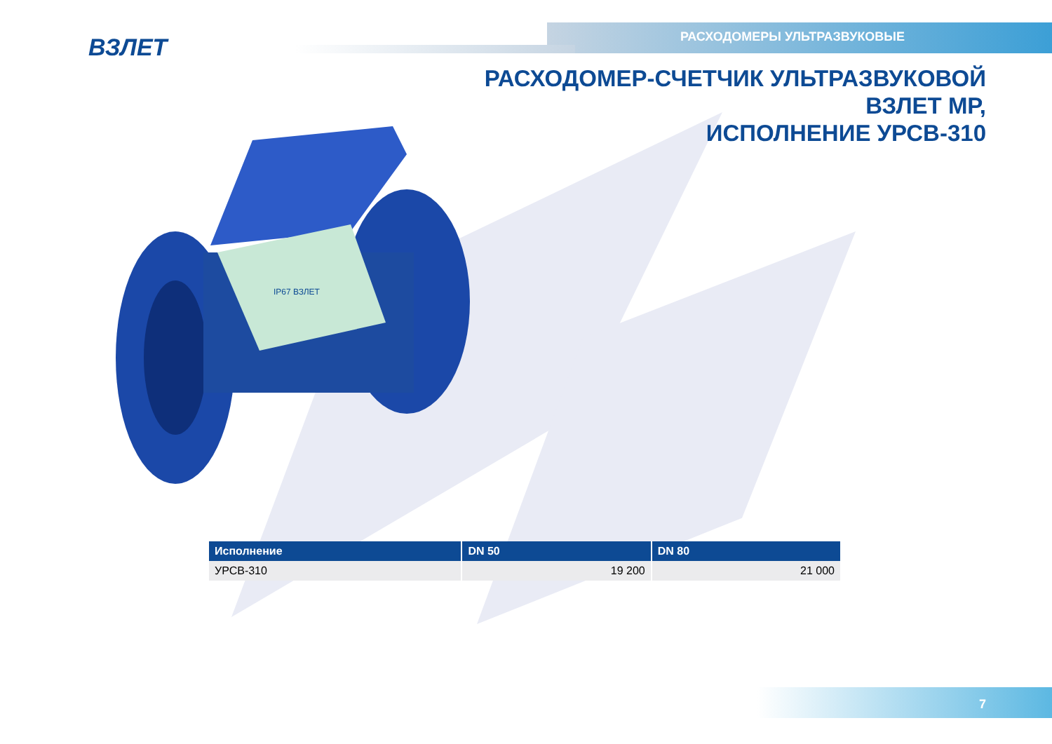ВЗЛЕТ РАСХОДОМЕРЫ УЛЬТРАЗВУКОВЫЕ
РАСХОДОМЕР-СЧЕТЧИК УЛЬТРАЗВУКОВОЙ
ВЗЛЕТ МР,
ИСПОЛНЕНИЕ УРСВ-310
IP67 ВЗЛЕТ
| Исполнение | DN 50 | DN 80 |
| --- | --- | --- |
| УРСВ-310 | 19 200 | 21 000 |
7